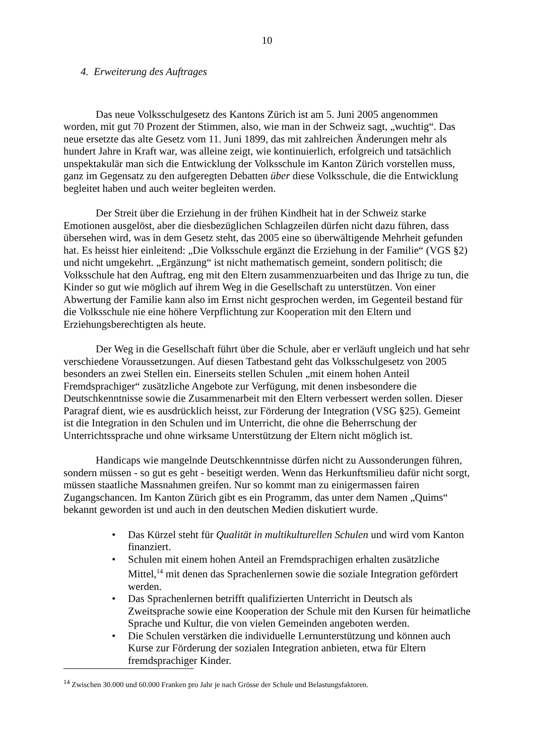10
4. Erweiterung des Auftrages
Das neue Volksschulgesetz des Kantons Zürich ist am 5. Juni 2005 angenommen worden, mit gut 70 Prozent der Stimmen, also, wie man in der Schweiz sagt, „wuchtig“. Das neue ersetzte das alte Gesetz vom 11. Juni 1899, das mit zahlreichen Änderungen mehr als hundert Jahre in Kraft war, was alleine zeigt, wie kontinuierlich, erfolgreich und tatsächlich unspektakulär man sich die Entwicklung der Volksschule im Kanton Zürich vorstellen muss, ganz im Gegensatz zu den aufgeregten Debatten über diese Volksschule, die die Entwicklung begleitet haben und auch weiter begleiten werden.
Der Streit über die Erziehung in der frühen Kindheit hat in der Schweiz starke Emotionen ausgelöst, aber die diesbezüglichen Schlagzeilen dürfen nicht dazu führen, dass übersehen wird, was in dem Gesetz steht, das 2005 eine so überwältigende Mehrheit gefunden hat. Es heisst hier einleitend: „Die Volksschule ergänzt die Erziehung in der Familie“ (VGS §2) und nicht umgekehrt. „Ergänzung“ ist nicht mathematisch gemeint, sondern politisch; die Volksschule hat den Auftrag, eng mit den Eltern zusammenzuarbeiten und das Ihrige zu tun, die Kinder so gut wie möglich auf ihrem Weg in die Gesellschaft zu unterstützen. Von einer Abwertung der Familie kann also im Ernst nicht gesprochen werden, im Gegenteil bestand für die Volksschule nie eine höhere Verpflichtung zur Kooperation mit den Eltern und Erziehungsberechtigten als heute.
Der Weg in die Gesellschaft führt über die Schule, aber er verläuft ungleich und hat sehr verschiedene Voraussetzungen. Auf diesen Tatbestand geht das Volksschulgesetz von 2005 besonders an zwei Stellen ein. Einerseits stellen Schulen „mit einem hohen Anteil Fremdsprachiger“ zusätzliche Angebote zur Verfügung, mit denen insbesondere die Deutschkenntnisse sowie die Zusammenarbeit mit den Eltern verbessert werden sollen. Dieser Paragraf dient, wie es ausdrücklich heisst, zur Förderung der Integration (VSG §25). Gemeint ist die Integration in den Schulen und im Unterricht, die ohne die Beherrschung der Unterrichtssprache und ohne wirksame Unterstützung der Eltern nicht möglich ist.
Handicaps wie mangelnde Deutschkenntnisse dürfen nicht zu Aussonderungen führen, sondern müssen - so gut es geht - beseitigt werden. Wenn das Herkunftsmilieu dafür nicht sorgt, müssen staatliche Massnahmen greifen. Nur so kommt man zu einigermassen fairen Zugangschancen. Im Kanton Zürich gibt es ein Programm, das unter dem Namen „Quims“ bekannt geworden ist und auch in den deutschen Medien diskutiert wurde.
• Das Kürzel steht für Qualität in multikulturellen Schulen und wird vom Kanton finanziert.
• Schulen mit einem hohen Anteil an Fremdsprachigen erhalten zusätzliche Mittel,<sup>14</sup> mit denen das Sprachenlernen sowie die soziale Integration gefördert werden.
• Das Sprachenlernen betrifft qualifizierten Unterricht in Deutsch als Zweitsprache sowie eine Kooperation der Schule mit den Kursen für heimatliche Sprache und Kultur, die von vielen Gemeinden angeboten werden.
• Die Schulen verstärken die individuelle Lernunterstützung und können auch Kurse zur Förderung der sozialen Integration anbieten, etwa für Eltern fremdsprachiger Kinder.
<sup>14</sup> Zwischen 30.000 und 60.000 Franken pro Jahr je nach Grösse der Schule und Belastungsfaktoren.